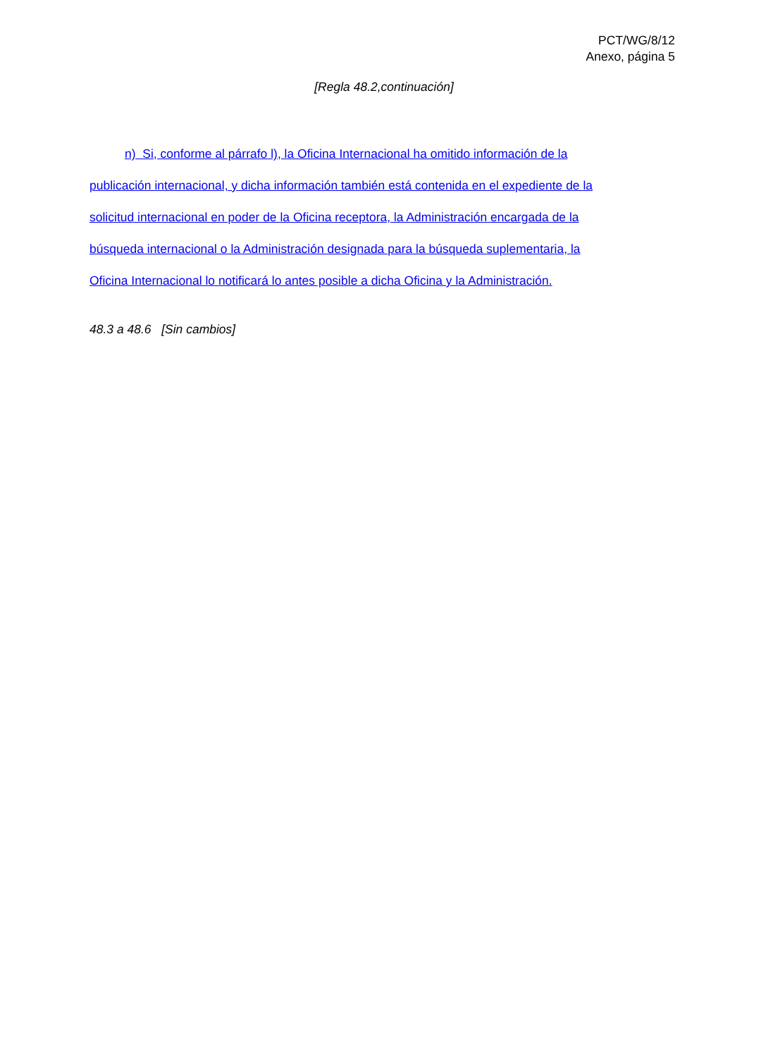PCT/WG/8/12
Anexo, página 5
[Regla 48.2,continuación]
n) Si, conforme al párrafo l), la Oficina Internacional ha omitido información de la
publicación internacional, y dicha información también está contenida en el expediente de la
solicitud internacional en poder de la Oficina receptora, la Administración encargada de la
búsqueda internacional o la Administración designada para la búsqueda suplementaria, la
Oficina Internacional lo notificará lo antes posible a dicha Oficina y la Administración.
48.3 a 48.6 [Sin cambios]